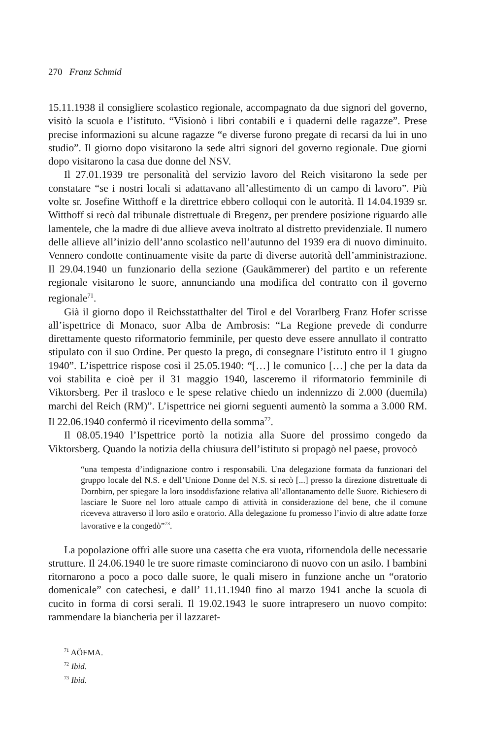270 Franz Schmid
15.11.1938 il consigliere scolastico regionale, accompagnato da due signori del governo, visitò la scuola e l’istituto. “Visionò i libri contabili e i quaderni delle ragazze”. Prese precise informazioni su alcune ragazze “e diverse furono pregate di recarsi da lui in uno studio”. Il giorno dopo visitarono la sede altri signori del governo regionale. Due giorni dopo visitarono la casa due donne del NSV.
Il 27.01.1939 tre personalità del servizio lavoro del Reich visitarono la sede per constatare “se i nostri locali si adattavano all’allestimento di un campo di lavoro”. Più volte sr. Josefine Witthoff e la direttrice ebbero colloqui con le autorità. Il 14.04.1939 sr. Witthoff si recò dal tribunale distrettuale di Bregenz, per prendere posizione riguardo alle lamentele, che la madre di due allieve aveva inoltrato al distretto previdenziale. Il numero delle allieve all’inizio dell’anno scolastico nell’autunno del 1939 era di nuovo diminuito. Vennero condotte continuamente visite da parte di diverse autorità dell’amministrazione. Il 29.04.1940 un funzionario della sezione (Gaukämmerer) del partito e un referente regionale visitarono le suore, annunciando una modifica del contratto con il governo regionale<sup>71</sup>.
Già il giorno dopo il Reichsstatthalter del Tirol e del Vorarlberg Franz Hofer scrisse all’ispettrice di Monaco, suor Alba de Ambrosis: “La Regione prevede di condurre direttamente questo riformatorio femminile, per questo deve essere annullato il contratto stipulato con il suo Ordine. Per questo la prego, di consegnare l’istituto entro il 1 giugno 1940”. L’ispettrice rispose così il 25.05.1940: “[…] le comunico […] che per la data da voi stabilita e cioè per il 31 maggio 1940, lasceremo il riformatorio femminile di Viktorsberg. Per il trasloco e le spese relative chiedo un indennizzo di 2.000 (duemila) marchi del Reich (RM)”. L’ispettrice nei giorni seguenti aumentò la somma a 3.000 RM. Il 22.06.1940 confermò il ricevimento della somma<sup>72</sup>.
Il 08.05.1940 l’Ispettrice portò la notizia alla Suore del prossimo congedo da Viktorsberg. Quando la notizia della chiusura dell’istituto si propagò nel paese, provocò
“una tempesta d’indignazione contro i responsabili. Una delegazione formata da funzionari del gruppo locale del N.S. e dell’Unione Donne del N.S. si recò [...] presso la direzione distrettuale di Dornbirn, per spiegare la loro insoddisfazione relativa all’allontanamento delle Suore. Richiesero di lasciare le Suore nel loro attuale campo di attività in considerazione del bene, che il comune riceveva attraverso il loro asilo e oratorio. Alla delegazione fu promesso l’invio di altre adatte forze lavorative e la congedò”<sup>73</sup>.
La popolazione offrì alle suore una casetta che era vuota, rifornendola delle necessarie strutture. Il 24.06.1940 le tre suore rimaste cominciarono di nuovo con un asilo. I bambini ritornarono a poco a poco dalle suore, le quali misero in funzione anche un “oratorio domenicale” con catechesi, e dall’ 11.11.1940 fino al marzo 1941 anche la scuola di cucito in forma di corsi serali. Il 19.02.1943 le suore intrapresero un nuovo compito: rammendare la biancheria per il lazzaret-
<sup>71</sup> AÖFMA.
<sup>72</sup> Ibid.
<sup>73</sup> Ibid.